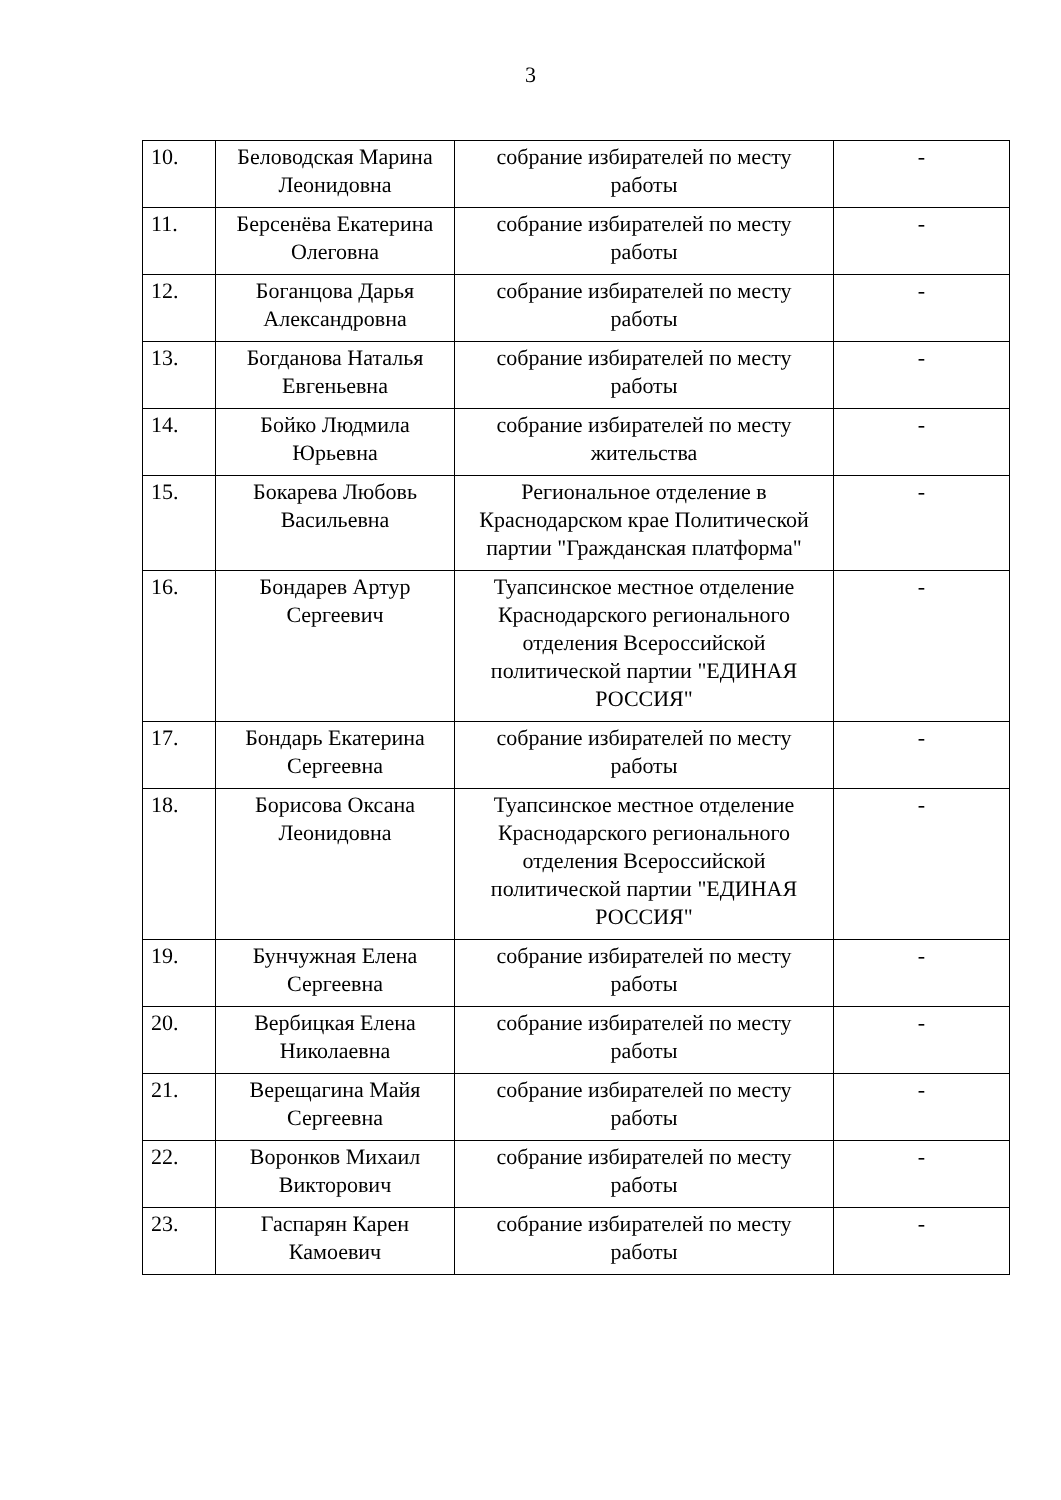3
| 10. | Беловодская Марина Леонидовна | собрание избирателей по месту работы | - |
| 11. | Берсенёва Екатерина Олеговна | собрание избирателей по месту работы | - |
| 12. | Боганцова Дарья Александровна | собрание избирателей по месту работы | - |
| 13. | Богданова Наталья Евгеньевна | собрание избирателей по месту работы | - |
| 14. | Бойко Людмила Юрьевна | собрание избирателей по месту жительства | - |
| 15. | Бокарева Любовь Васильевна | Региональное отделение в Краснодарском крае Политической партии "Гражданская платформа" | - |
| 16. | Бондарев Артур Сергеевич | Туапсинское местное отделение Краснодарского регионального отделения Всероссийской политической партии "ЕДИНАЯ РОССИЯ" | - |
| 17. | Бондарь Екатерина Сергеевна | собрание избирателей по месту работы | - |
| 18. | Борисова Оксана Леонидовна | Туапсинское местное отделение Краснодарского регионального отделения Всероссийской политической партии "ЕДИНАЯ РОССИЯ" | - |
| 19. | Бунчужная Елена Сергеевна | собрание избирателей по месту работы | - |
| 20. | Вербицкая Елена Николаевна | собрание избирателей по месту работы | - |
| 21. | Верещагина Майя Сергеевна | собрание избирателей по месту работы | - |
| 22. | Воронков Михаил Викторович | собрание избирателей по месту работы | - |
| 23. | Гаспарян Карен Камоевич | собрание избирателей по месту работы | - |